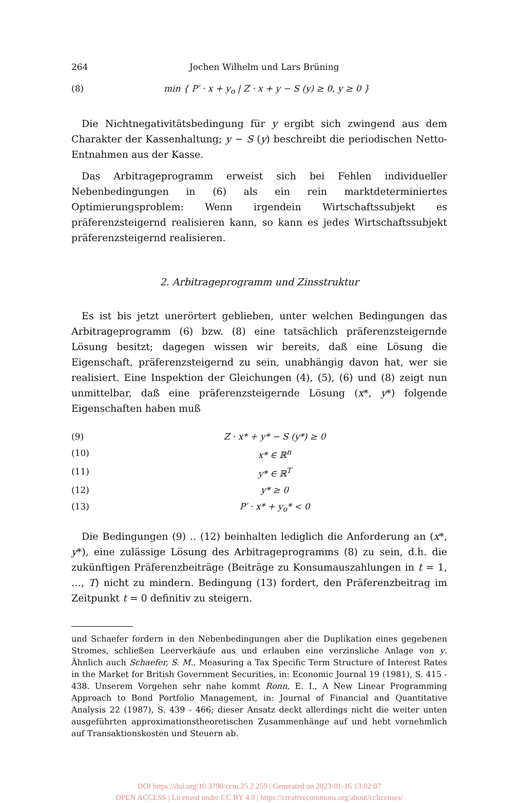264 Jochen Wilhelm und Lars Brüning
(8) min { P′ · x + y<sub>o</sub> | Z · x + y − S (y) ≥ 0, y ≥ 0 }
Die Nichtnegativitätsbedingung für y ergibt sich zwingend aus dem Charakter der Kassenhaltung; y − S (y) beschreibt die periodischen Netto-Entnahmen aus der Kasse.
Das Arbitrageprogramm erweist sich bei Fehlen individueller Nebenbedingungen in (6) als ein rein marktdeterminiertes Optimierungsproblem: Wenn irgendein Wirtschaftssubjekt es präferenzsteigernd realisieren kann, so kann es jedes Wirtschaftssubjekt präferenzsteigernd realisieren.
2. Arbitrageprogramm und Zinsstruktur
Es ist bis jetzt unerörtert geblieben, unter welchen Bedingungen das Arbitrageprogramm (6) bzw. (8) eine tatsächlich präferenzsteigernde Lösung besitzt; dagegen wissen wir bereits, daß eine Lösung die Eigenschaft, präferenzsteigernd zu sein, unabhängig davon hat, wer sie realisiert. Eine Inspektion der Gleichungen (4), (5), (6) und (8) zeigt nun unmittelbar, daß eine präferenzsteigernde Lösung (x*, y*) folgende Eigenschaften haben muß
(9) Z · x* + y* − S (y*) ≥ 0
(10) x* ∈ ℝ<sup>n</sup>
(11) y* ∈ ℝ<sup>T</sup>
(12) y* ≥ 0
(13) P′ · x* + y<sub>o</sub>* < 0
Die Bedingungen (9) .. (12) beinhalten lediglich die Anforderung an (x*, y*), eine zulässige Lösung des Arbitrageprogramms (8) zu sein, d.h. die zukünftigen Präferenzbeiträge (Beiträge zu Konsumauszahlungen in t = 1, …, T) nicht zu mindern. Bedingung (13) fordert, den Präferenzbeitrag im Zeitpunkt t = 0 definitiv zu steigern.
und Schaefer fordern in den Nebenbedingungen aber die Duplikation eines gegebenen Stromes, schließen Leerverkäufe aus und erlauben eine verzinsliche Anlage von y. Ähnlich auch Schaefer, S. M., Measuring a Tax Specific Term Structure of Interest Rates in the Market for British Government Securities, in: Economic Journal 19 (1981), S. 415 - 438. Unserem Vorgehen sehr nahe kommt Ronn, E. I., A New Linear Programming Approach to Bond Portfolio Management, in: Journal of Financial and Quantitative Analysis 22 (1987), S. 439 - 466; dieser Ansatz deckt allerdings nicht die weiter unten ausgeführten approximationstheoretischen Zusammenhänge auf und hebt vornehmlich auf Transaktionskosten und Steuern ab.
DOI https://doi.org/10.3790/ccm.25.2.259 | Generated on 2023-01-16 13:02:07
OPEN ACCESS | Licensed under CC BY 4.0 | https://creativecommons.org/about/cclicenses/